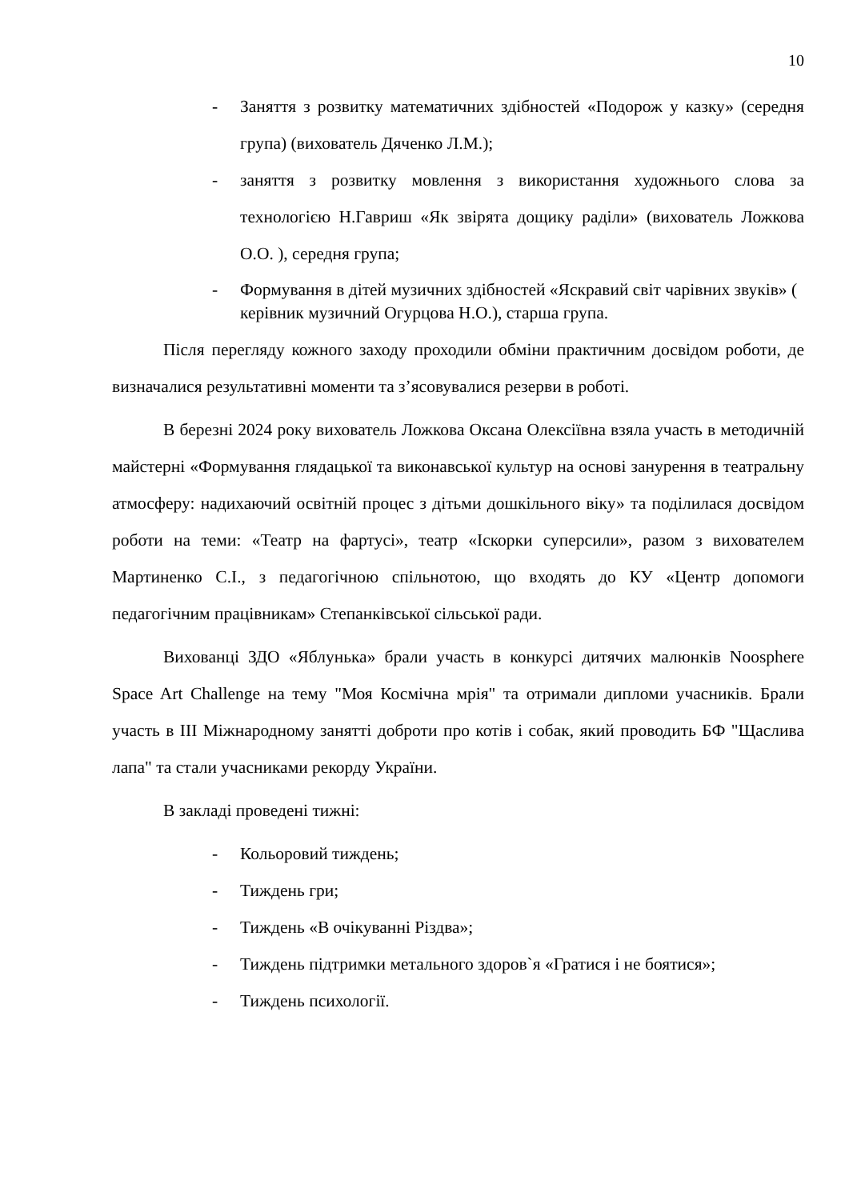10
- Заняття з розвитку математичних здібностей «Подорож у казку» (середня група) (вихователь Дяченко Л.М.);
- заняття з розвитку мовлення з використання художнього слова за технологією Н.Гавриш «Як звірята дощику раділи» (вихователь Ложкова О.О. ), середня група;
- Формування в дітей музичних здібностей «Яскравий світ чарівних звуків» ( керівник музичний Огурцова Н.О.), старша група.
Після перегляду кожного заходу проходили обміни практичним досвідом роботи, де визначалися результативні моменти та з’ясовувалися резерви в роботі.
В березні 2024 року вихователь Ложкова Оксана Олексіївна взяла участь в методичній майстерні «Формування глядацької та виконавської культур на основі занурення в театральну атмосферу: надихаючий освітній процес з дітьми дошкільного віку» та поділилася досвідом роботи на теми: «Театр на фартусі», театр «Іскорки суперсили», разом з вихователем Мартиненко С.І., з педагогічною спільнотою, що входять до КУ «Центр допомоги педагогічним працівникам» Степанківської сільської ради.
Вихованці ЗДО «Яблунька» брали участь в конкурсі дитячих малюнків Noosphere Space Art Challenge на тему "Моя Космічна мрія" та отримали дипломи учасників. Брали участь в ІІІ Міжнародному занятті доброти про котів і собак, який проводить БФ "Щаслива лапа" та стали учасниками рекорду України.
В закладі проведені тижні:
- Кольоровий тиждень;
- Тиждень гри;
- Тиждень «В очікуванні Різдва»;
- Тиждень підтримки метального здоров`я «Гратися і не боятися»;
- Тиждень психології.